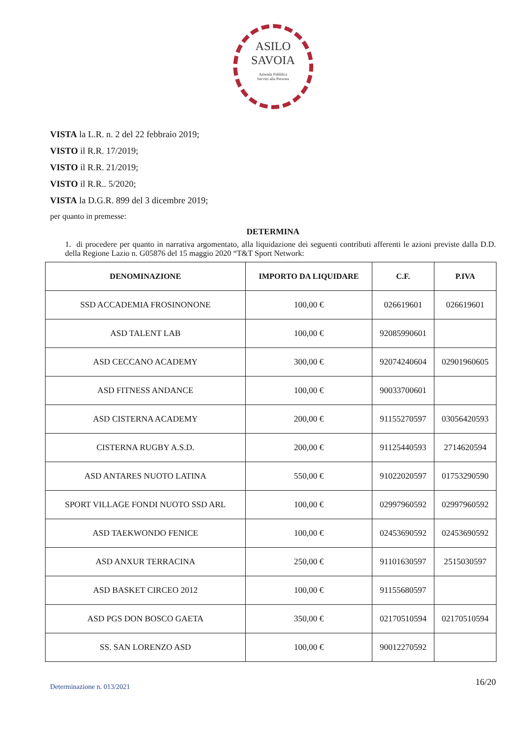ASILO
SAVOIA
Azienda Pubblica
Servizi alla Persona
VISTA la L.R. n. 2 del 22 febbraio 2019;
VISTO il R.R. 17/2019;
VISTO il R.R. 21/2019;
VISTO il R.R.. 5/2020;
VISTA la D.G.R. 899 del 3 dicembre 2019;
per quanto in premesse:
DETERMINA
1. di procedere per quanto in narrativa argomentato, alla liquidazione dei seguenti contributi afferenti le azioni previste dalla D.D. della Regione Lazio n. G05876 del 15 maggio 2020 “T&T Sport Network:
| DENOMINAZIONE | IMPORTO DA LIQUIDARE | C.F. | P.IVA |
| --- | --- | --- | --- |
| SSD ACCADEMIA FROSINONONE | 100,00 € | 026619601 | 026619601 |
| ASD TALENT LAB | 100,00 € | 92085990601 | |
| ASD CECCANO ACADEMY | 300,00 € | 92074240604 | 02901960605 |
| ASD FITNESS ANDANCE | 100,00 € | 90033700601 | |
| ASD CISTERNA ACADEMY | 200,00 € | 91155270597 | 03056420593 |
| CISTERNA RUGBY A.S.D. | 200,00 € | 91125440593 | 2714620594 |
| ASD ANTARES NUOTO LATINA | 550,00 € | 91022020597 | 01753290590 |
| SPORT VILLAGE FONDI NUOTO SSD ARL | 100,00 € | 02997960592 | 02997960592 |
| ASD TAEKWONDO FENICE | 100,00 € | 02453690592 | 02453690592 |
| ASD ANXUR TERRACINA | 250,00 € | 91101630597 | 2515030597 |
| ASD BASKET CIRCEO 2012 | 100,00 € | 91155680597 | |
| ASD PGS DON BOSCO GAETA | 350,00 € | 02170510594 | 02170510594 |
| SS. SAN LORENZO ASD | 100,00 € | 90012270592 | |
Determinazione n. 013/2021
16/20